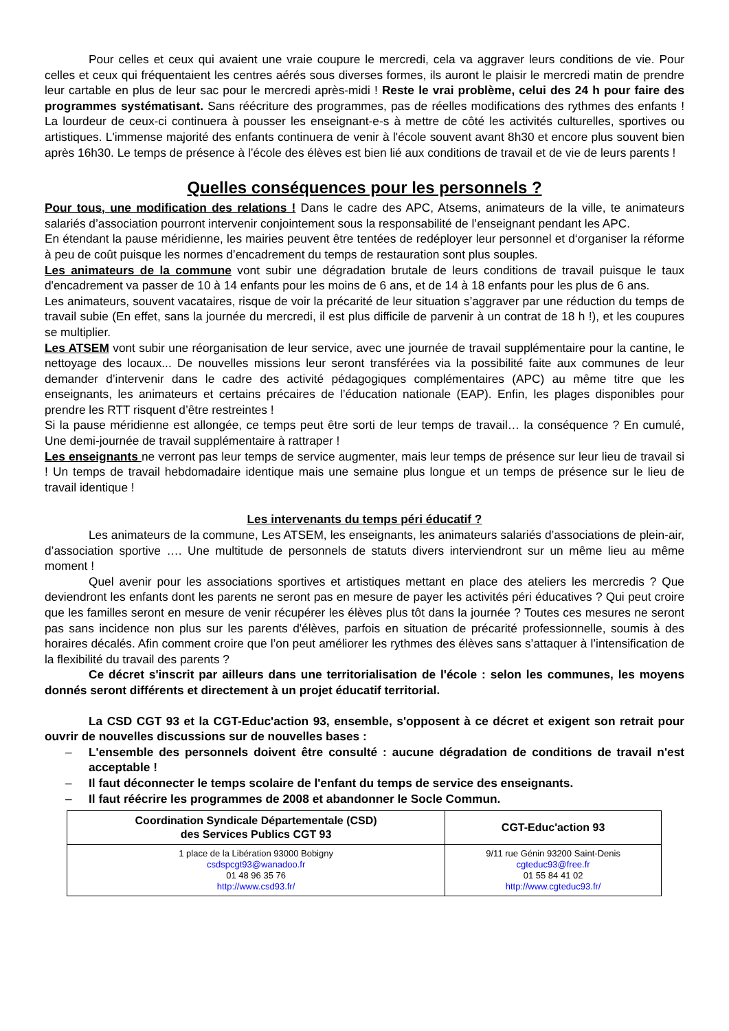Pour celles et ceux qui avaient une vraie coupure le mercredi, cela va aggraver leurs conditions de vie. Pour celles et ceux qui fréquentaient les centres aérés sous diverses formes, ils auront le plaisir le mercredi matin de prendre leur cartable en plus de leur sac pour le mercredi après-midi ! Reste le vrai problème, celui des 24 h pour faire des programmes systématisant. Sans réécriture des programmes, pas de réelles modifications des rythmes des enfants ! La lourdeur de ceux-ci continuera à pousser les enseignant-e-s à mettre de côté les activités culturelles, sportives ou artistiques. L'immense majorité des enfants continuera de venir à l'école souvent avant 8h30 et encore plus souvent bien après 16h30. Le temps de présence à l’école des élèves est bien lié aux conditions de travail et de vie de leurs parents !
Quelles conséquences pour les personnels ?
Pour tous, une modification des relations ! Dans le cadre des APC, Atsems, animateurs de la ville, te animateurs salariés d’association pourront intervenir conjointement sous la responsabilité de l’enseignant pendant les APC.
En étendant la pause méridienne, les mairies peuvent être tentées de redéployer leur personnel et d‘organiser la réforme à peu de coût puisque les normes d’encadrement du temps de restauration sont plus souples.
Les animateurs de la commune vont subir une dégradation brutale de leurs conditions de travail puisque le taux d'encadrement va passer de 10 à 14 enfants pour les moins de 6 ans, et de 14 à 18 enfants pour les plus de 6 ans.
Les animateurs, souvent vacataires, risque de voir la précarité de leur situation s’aggraver par une réduction du temps de travail subie (En effet, sans la journée du mercredi, il est plus difficile de parvenir à un contrat de 18 h !), et les coupures se multiplier.
Les ATSEM vont subir une réorganisation de leur service, avec une journée de travail supplémentaire pour la cantine, le nettoyage des locaux... De nouvelles missions leur seront transférées via la possibilité faite aux communes de leur demander d’intervenir dans le cadre des activité pédagogiques complémentaires (APC) au même titre que les enseignants, les animateurs et certains précaires de l’éducation nationale (EAP). Enfin, les plages disponibles pour prendre les RTT risquent d’être restreintes !
Si la pause méridienne est allongée, ce temps peut être sorti de leur temps de travail… la conséquence ? En cumulé, Une demi-journée de travail supplémentaire à rattraper !
Les enseignants ne verront pas leur temps de service augmenter, mais leur temps de présence sur leur lieu de travail si ! Un temps de travail hebdomadaire identique mais une semaine plus longue et un temps de présence sur le lieu de travail identique !
Les intervenants du temps péri éducatif ?
Les animateurs de la commune, Les ATSEM, les enseignants, les animateurs salariés d’associations de plein-air, d’association sportive …. Une multitude de personnels de statuts divers interviendront sur un même lieu au même moment !
Quel avenir pour les associations sportives et artistiques mettant en place des ateliers les mercredis ? Que deviendront les enfants dont les parents ne seront pas en mesure de payer les activités péri éducatives ? Qui peut croire que les familles seront en mesure de venir récupérer les élèves plus tôt dans la journée ? Toutes ces mesures ne seront pas sans incidence non plus sur les parents d'élèves, parfois en situation de précarité professionnelle, soumis à des horaires décalés. Afin comment croire que l’on peut améliorer les rythmes des élèves sans s’attaquer à l’intensification de la flexibilité du travail des parents ?
Ce décret s'inscrit par ailleurs dans une territorialisation de l'école : selon les communes, les moyens donnés seront différents et directement à un projet éducatif territorial.
La CSD CGT 93 et la CGT-Educ'action 93, ensemble, s'opposent à ce décret et exigent son retrait pour ouvrir de nouvelles discussions sur de nouvelles bases :
– L'ensemble des personnels doivent être consulté : aucune dégradation de conditions de travail n'est acceptable !
– Il faut déconnecter le temps scolaire de l'enfant du temps de service des enseignants.
– Il faut réécrire les programmes de 2008 et abandonner le Socle Commun.
| Coordination Syndicale Départementale (CSD) des Services Publics CGT 93 | CGT-Educ'action 93 |
| --- | --- |
| 1 place de la Libération 93000 Bobigny csdspcgt93@wanadoo.fr 01 48 96 35 76 http://www.csd93.fr/ | 9/11 rue Génin 93200 Saint-Denis cgteduc93@free.fr 01 55 84 41 02 http://www.cgteduc93.fr/ |